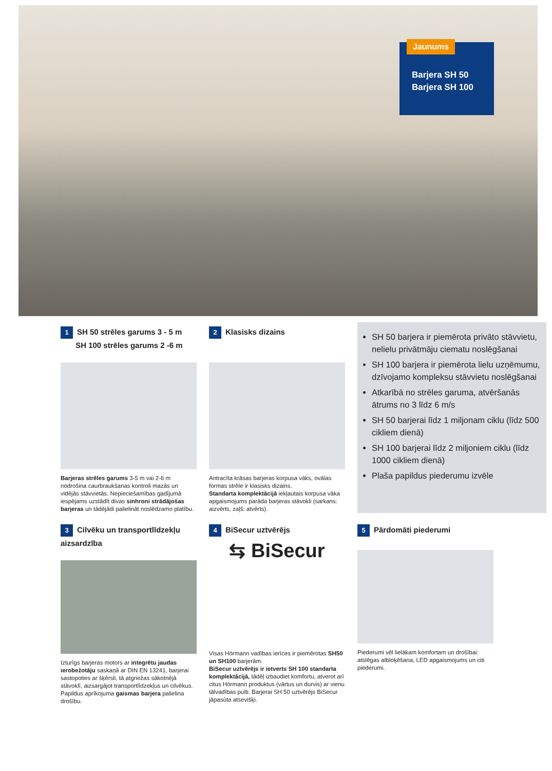Jaunums
Barjera SH 50
Barjera SH 100
1 SH 50 strēles garums 3 - 5 m
SH 100 strēles garums 2 -6 m
Barjeras strēles garums 3-5 m vai 2-6 m nodrošina caurbraukšanas kontroli mazās un vidējās stāvvietās. Nepieciešamības gadījumā iespējams uzstādīt divas sinhroni strādājošas barjeras un tādējādi palielināt noslēdzamo platību.
2 Klasisks dizains
Antracīta krāsas barjeras korpusa vāks, ovālas formas strēle ir klasisks dizains.
Standarta komplektācijā iekļautais korpusa vāka apgaismojums parāda barjeras stāvokli (sarkans: aizvērts, zaļš: atvērts).
SH 50 barjera ir piemērota privāto stāvvietu, nelielu privātmāju ciematu noslēgšanai
SH 100 barjera ir piemērota lielu uzņēmumu, dzīvojamo kompleksu stāvvietu noslēgšanai
Atkarībā no strēles garuma, atvēršanās ātrums no 3 līdz 6 m/s
SH 50 barjerai līdz 1 miljonam ciklu (līdz 500 cikliem dienā)
SH 100 barjerai līdz 2 miljoniem ciklu (līdz 1000 cikliem dienā)
Plaša papildus piederumu izvēle
3 Cilvēku un transportlīdzekļu aizsardzība
Izturīgs barjeras motors ar integrētu jaudas ierobežotāju saskaņā ar DIN EN 13241, barjerai sastopoties ar šķērsli, tā atgriežas sākotnējā stāvoklī, aizsargājot transportlīdzekļus un cilvēkus. Papildus aprīkojuma gaismas barjera palielina drošību.
4 BiSecur uztvērējs
⇆ BiSecur
Visas Hörmann vadības ierīces ir piemērotas SH50 un SH100 barjerām.
BiSecur uztvērējs ir ietverts SH 100 standarta komplektācijā, tādēļ izbaudiet komfortu, atverot arī citus Hörmann produktus (vārtus un durvis) ar vienu tālvadības pulti. Barjerai SH 50 uztvērējs BiSecur jāpasūta atsevišķi.
5 Pārdomāti piederumi
Piederumi vēl lielākam komfortam un drošībai: atslēgas atbloķēšana, LED apgaismojums un citi piederumi.